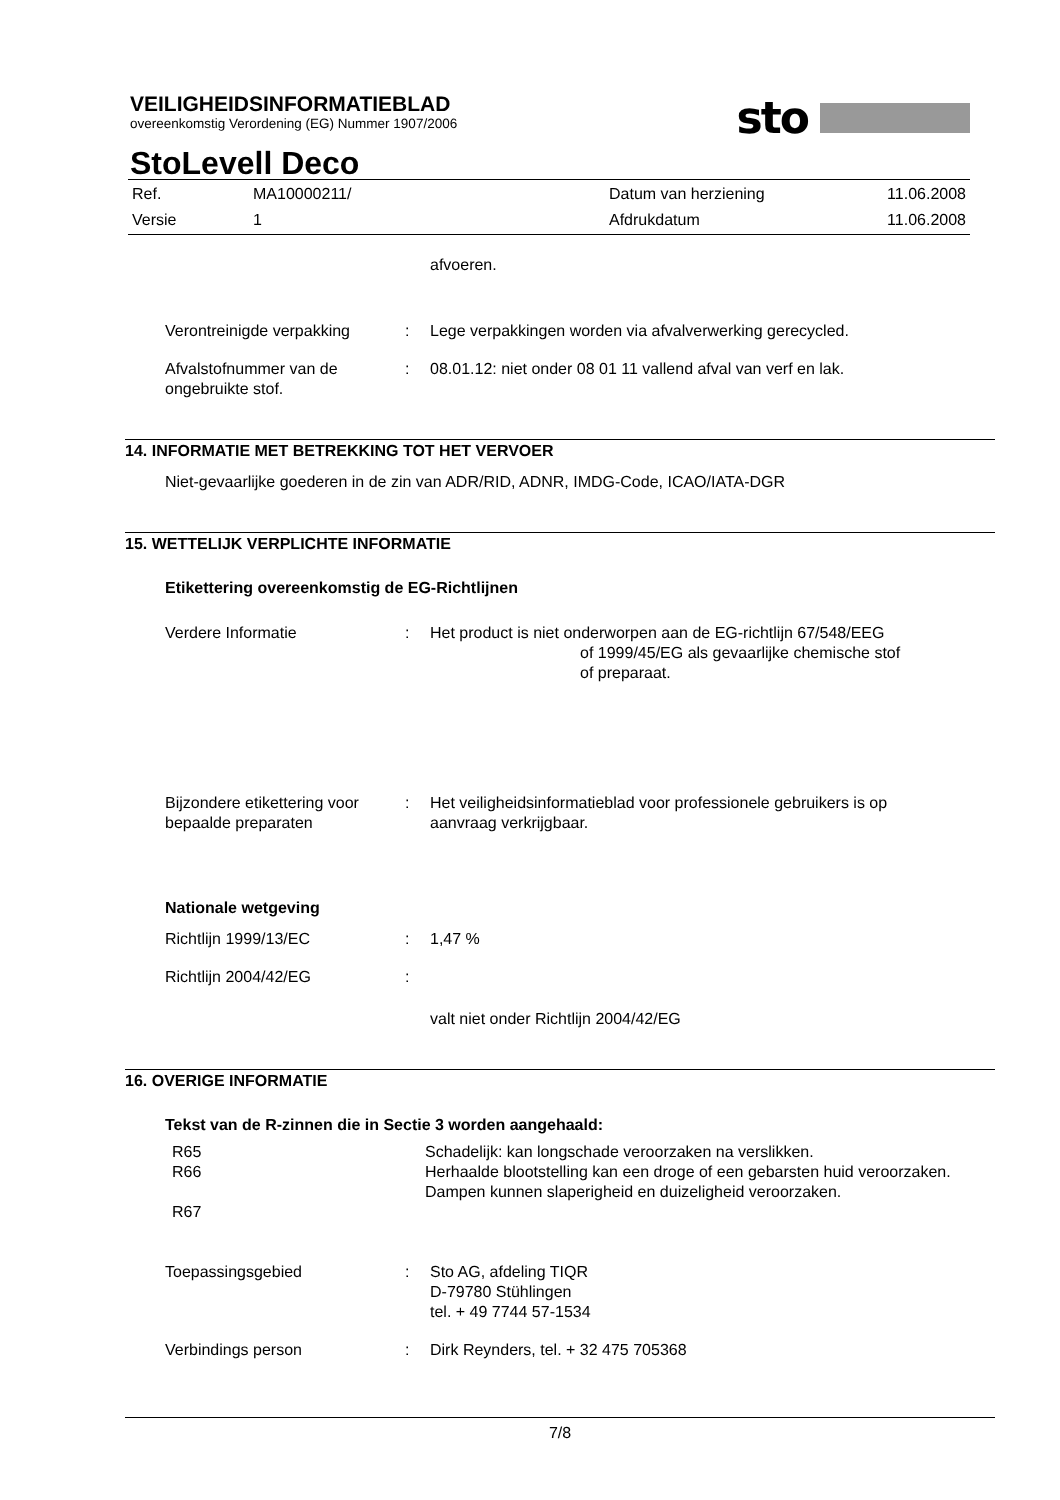VEILIGHEIDSINFORMATIEBLAD
overeenkomstig Verordening (EG) Nummer 1907/2006
sto
StoLevell Deco
| Ref. | MA10000211/ | Datum van herziening | 11.06.2008 |
| Versie | 1 | Afdrukdatum | 11.06.2008 |
afvoeren.
Verontreinigde verpakking : Lege verpakkingen worden via afvalverwerking gerecycled.
Afvalstofnummer van de ongebruikte stof.
: 08.01.12: niet onder 08 01 11 vallend afval van verf en lak.
14. INFORMATIE MET BETREKKING TOT HET VERVOER
Niet-gevaarlijke goederen in de zin van ADR/RID, ADNR, IMDG-Code, ICAO/IATA-DGR
15. WETTELIJK VERPLICHTE INFORMATIE
Etikettering overeenkomstig de EG-Richtlijnen
Verdere Informatie : Het product is niet onderworpen aan de EG-richtlijn 67/548/EEG
of 1999/45/EG als gevaarlijke chemische stof
of preparaat.
Bijzondere etikettering voor bepaalde preparaten
: Het veiligheidsinformatieblad voor professionele gebruikers is op aanvraag verkrijgbaar.
Nationale wetgeving
Richtlijn 1999/13/EC : 1,47 %
Richtlijn 2004/42/EG :
valt niet onder Richtlijn 2004/42/EG
16. OVERIGE INFORMATIE
Tekst van de R-zinnen die in Sectie 3 worden aangehaald:
R65
R66
R67
Schadelijk: kan longschade veroorzaken na verslikken.
Herhaalde blootstelling kan een droge of een gebarsten huid veroorzaken.
Dampen kunnen slaperigheid en duizeligheid veroorzaken.
Toepassingsgebied : Sto AG, afdeling TIQR
D-79780 Stühlingen
tel. + 49 7744 57-1534
Verbindings person : Dirk Reynders, tel. + 32 475 705368
7/8